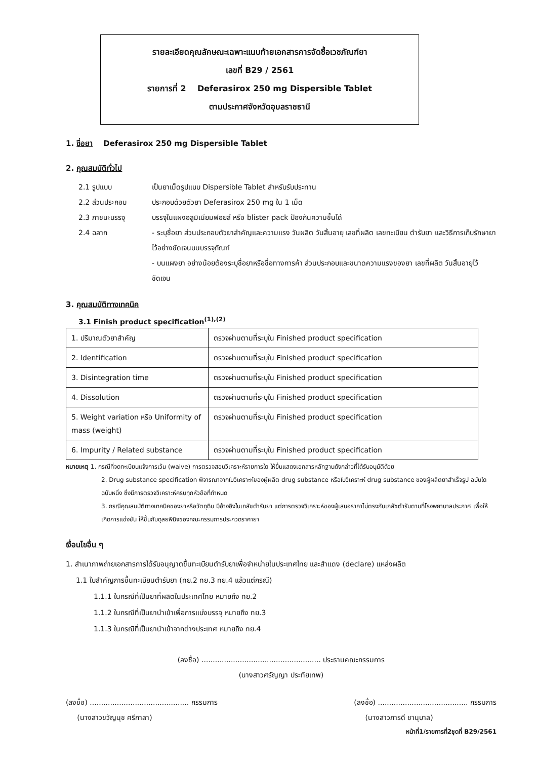รายละเอียดคุณลักษณะเฉพาะแนบท้ายเอกสารการจัดซื้อเวชภัณฑ์ยา
เลขที่ B29 / 2561
รายการที่ 2 Deferasirox 250 mg Dispersible Tablet
ตามประกาศจังหวัดอุบลราชธานี
1. ชื่อยา Deferasirox 250 mg Dispersible Tablet
2. คุณสมบัติทั่วไป
2.1 รูปแบบ เป็นยาเม็ดรูปแบบ Dispersible Tablet สำหรับรับประทาน
2.2 ส่วนประกอบ ประกอบด้วยตัวยา Deferasirox 250 mg ใน 1 เม็ด
2.3 ภาชนะบรรจุ บรรจุในแผงอลูมิเนียมฟอยล์ หรือ blister pack ป้องกันความชื้นได้
2.4 ฉลาก - ระบุชื่อยา ส่วนประกอบตัวยาสำคัญและความแรง วันผลิต วันสิ้นอายุ เลขที่ผลิต เลขทะเบียน ตำรับยา และวิธีการเก็บรักษายา ไว้อย่างชัดเจนบนบรรจุภัณฑ์
- บนแผงยา อย่างน้อยต้องระบุชื่อยาหรือชื่อทางการค้า ส่วนประกอบและขนาดความแรงของยา เลขที่ผลิต วันสิ้นอายุไว้ชัดเจน
3. คุณสมบัติทางเทคนิค
3.1 Finish product specification<sup>(1),(2)</sup>
| 1. ปริมาณตัวยาสำคัญ | ตรวจผ่านตามที่ระบุใน Finished product specification |
| 2. Identification | ตรวจผ่านตามที่ระบุใน Finished product specification |
| 3. Disintegration time | ตรวจผ่านตามที่ระบุใน Finished product specification |
| 4. Dissolution | ตรวจผ่านตามที่ระบุใน Finished product specification |
| 5. Weight variation หรือ Uniformity of mass (weight) | ตรวจผ่านตามที่ระบุใน Finished product specification |
| 6. Impurity / Related substance | ตรวจผ่านตามที่ระบุใน Finished product specification |
หมายเหตุ 1. กรณีที่จดทะเบียนแจ้งการเว้น (waive) การตรวจสอบวิเคราะห์รายการใด ให้ยื่นแสดงเอกสารหลักฐานดังกล่าวที่ได้รับอนุมัติด้วย
2. Drug substance specification พิจารณาจากใบวิเคราะห์ของผู้ผลิต drug substance หรือใบวิเคราะห์ drug substance ของผู้ผลิตยาสำเร็จรูป ฉบับใดฉบับหนึ่ง ซึ่งมีการตรวจวิเคราะห์ครบทุกหัวข้อที่กำหนด
3. กรณีคุณสมบัติทางเทคนิคของยาหรือวัตถุดิบ มีอ้างอิงในเภสัชตำรับยา แต่การตรวจวิเคราะห์ของผู้เสนอราคาไม่ตรงกับเภสัชตำรับตามที่โรงพยาบาลประกาศ เพื่อให้เกิดการแข่งขัน ให้ขึ้นกับดุลยพินิจของคณะกรรมการประกวดราคายา
เงื่อนไขอื่น ๆ
1. สำเนาภาพถ่ายเอกสารการได้รับอนุญาตขึ้นทะเบียนตำรับยาเพื่อจำหน่ายในประเทศไทย และสำแดง (declare) แหล่งผลิต
1.1 ใบสำคัญการขึ้นทะเบียนตำรับยา (ทย.2 ทย.3 ทย.4 แล้วแต่กรณี)
1.1.1 ในกรณีที่เป็นยาที่ผลิตในประเทศไทย หมายถึง ทย.2
1.1.2 ในกรณีที่เป็นยานำเข้าเพื่อการแบ่งบรรจุ หมายถึง ทย.3
1.1.3 ในกรณีที่เป็นยานำเข้าจากต่างประเทศ หมายถึง ทย.4
(ลงชื่อ) ..................................................... ประธานคณะกรรมการ
(นางสาวศรัญญา ประทัยเทพ)
(ลงชื่อ) ............................................ กรรมการ
(นางสาวขวัญนุช ศรีกาลา)
(ลงชื่อ) ........................................ กรรมการ
(นางสาวภารดี ชานุบาล)
หน้าที่1/รายการที่2ชุดที่ B29/2561